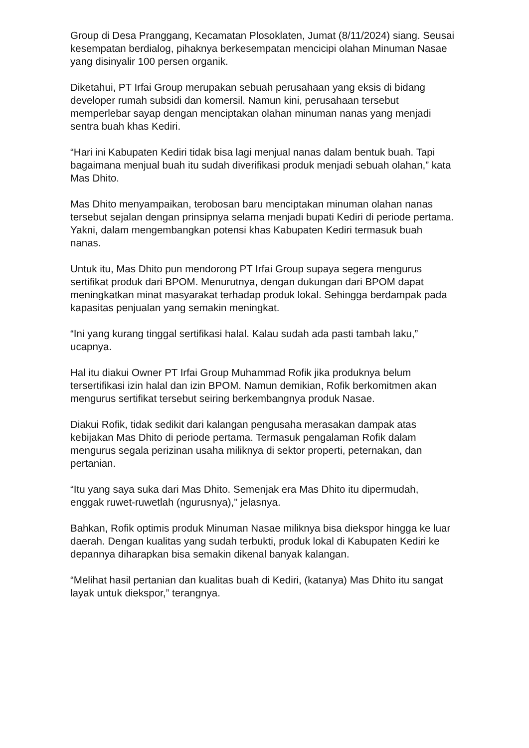Group di Desa Pranggang, Kecamatan Plosoklaten, Jumat (8/11/2024) siang. Seusai kesempatan berdialog, pihaknya berkesempatan mencicipi olahan Minuman Nasae yang disinyalir 100 persen organik.
Diketahui, PT Irfai Group merupakan sebuah perusahaan yang eksis di bidang developer rumah subsidi dan komersil. Namun kini, perusahaan tersebut memperlebar sayap dengan menciptakan olahan minuman nanas yang menjadi sentra buah khas Kediri.
“Hari ini Kabupaten Kediri tidak bisa lagi menjual nanas dalam bentuk buah. Tapi bagaimana menjual buah itu sudah diverifikasi produk menjadi sebuah olahan,” kata Mas Dhito.
Mas Dhito menyampaikan, terobosan baru menciptakan minuman olahan nanas tersebut sejalan dengan prinsipnya selama menjadi bupati Kediri di periode pertama. Yakni, dalam mengembangkan potensi khas Kabupaten Kediri termasuk buah nanas.
Untuk itu, Mas Dhito pun mendorong PT Irfai Group supaya segera mengurus sertifikat produk dari BPOM. Menurutnya, dengan dukungan dari BPOM dapat meningkatkan minat masyarakat terhadap produk lokal. Sehingga berdampak pada kapasitas penjualan yang semakin meningkat.
“Ini yang kurang tinggal sertifikasi halal. Kalau sudah ada pasti tambah laku,” ucapnya.
Hal itu diakui Owner PT Irfai Group Muhammad Rofik jika produknya belum tersertifikasi izin halal dan izin BPOM. Namun demikian, Rofik berkomitmen akan mengurus sertifikat tersebut seiring berkembangnya produk Nasae.
Diakui Rofik, tidak sedikit dari kalangan pengusaha merasakan dampak atas kebijakan Mas Dhito di periode pertama. Termasuk pengalaman Rofik dalam mengurus segala perizinan usaha miliknya di sektor properti, peternakan, dan pertanian.
“Itu yang saya suka dari Mas Dhito. Semenjak era Mas Dhito itu dipermudah, enggak ruwet-ruwetlah (ngurusnya),” jelasnya.
Bahkan, Rofik optimis produk Minuman Nasae miliknya bisa diekspor hingga ke luar daerah. Dengan kualitas yang sudah terbukti, produk lokal di Kabupaten Kediri ke depannya diharapkan bisa semakin dikenal banyak kalangan.
“Melihat hasil pertanian dan kualitas buah di Kediri, (katanya) Mas Dhito itu sangat layak untuk diekspor,” terangnya.